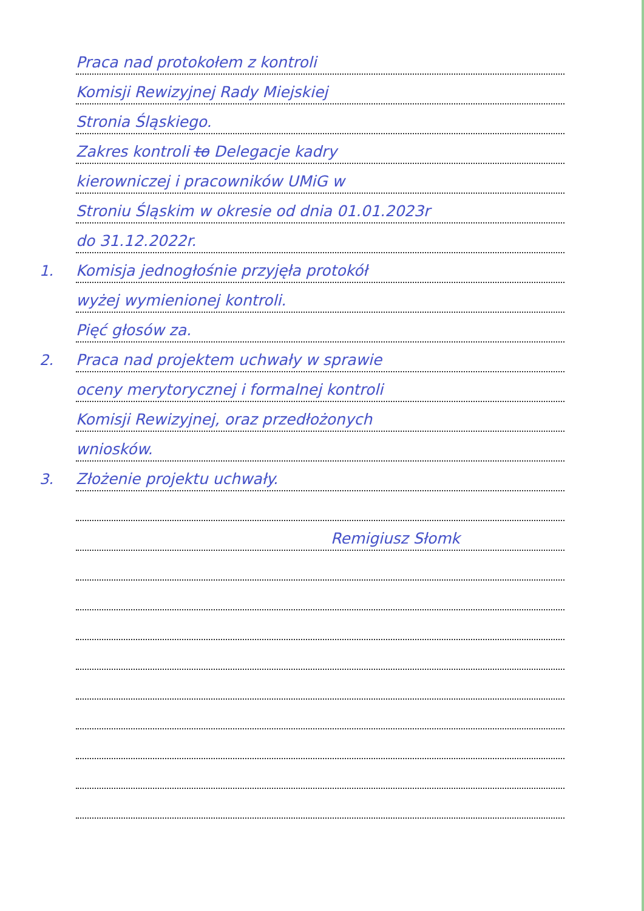Praca nad protokołem z kontroli
Komisji Rewizyjnej Rady Miejskiej
Stronia Śląskiego.
Zakres kontroli to Delegacje kadry
kierowniczej i pracowników UMiG w
Stroniu Śląskim w okresie od dnia 01.01.2023r
do 31.12.2022r.
1.
Komisja jednogłośnie przyjęła protokół
wyżej wymienionej kontroli.
Pięć głosów za.
2.
Praca nad projektem uchwały w sprawie
oceny merytorycznej i formalnej kontroli
Komisji Rewizyjnej, oraz przedłożonych
wniosków.
3.
Złożenie projektu uchwały.
Remigiusz Słomk